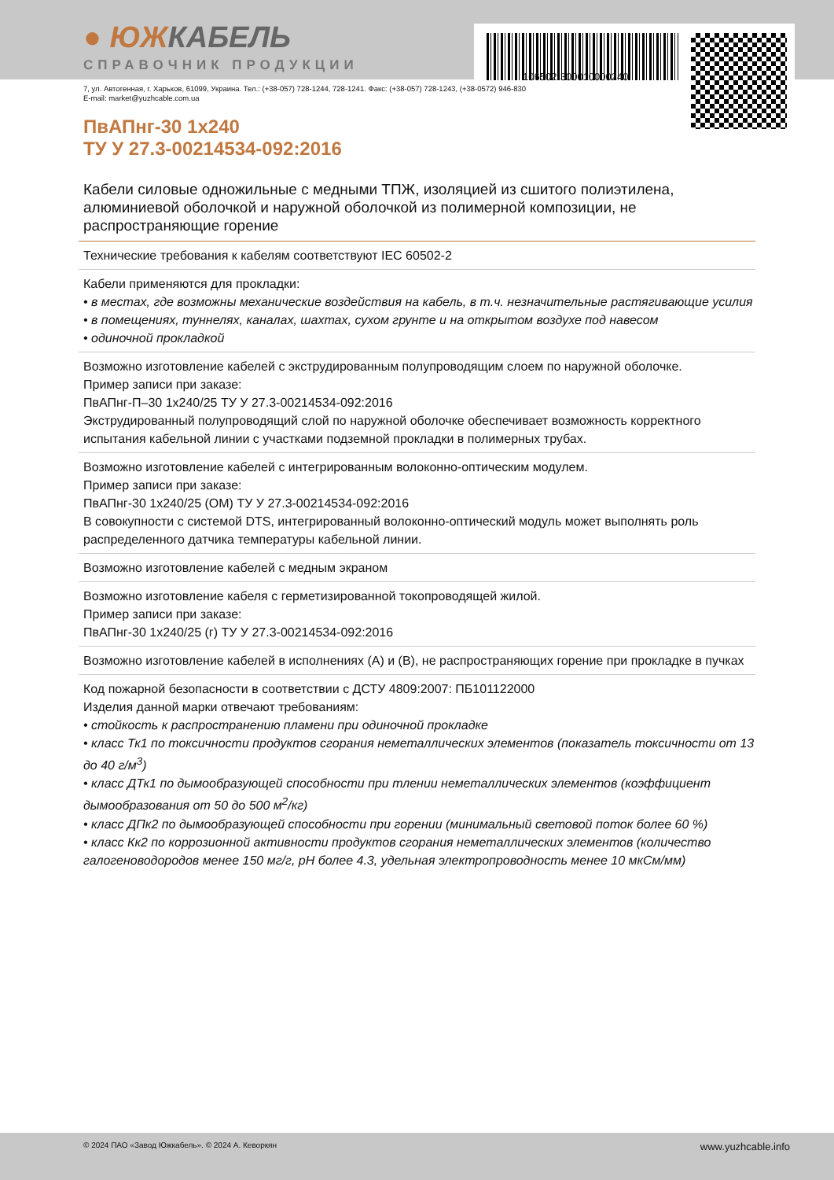106502-300010000240
● ЮЖКАБЕЛЬ
СПРАВОЧНИК ПРОДУКЦИИ
7, ул. Автогенная, г. Харьков, 61099, Украина. Тел.: (+38-057) 728-1244, 728-1241. Факс: (+38-057) 728-1243, (+38-0572) 946-830
E-mail: market@yuzhcable.com.ua
ПвАПнг-30 1x240
ТУ У 27.3-00214534-092:2016
Кабели силовые одножильные с медными ТПЖ, изоляцией из сшитого полиэтилена, алюминиевой оболочкой и наружной оболочкой из полимерной композиции, не распространяющие горение
Технические требования к кабелям соответствуют IEC 60502-2
Кабели применяются для прокладки:
• в местах, где возможны механические воздействия на кабель, в т.ч. незначительные растягивающие усилия
• в помещениях, туннелях, каналах, шахтах, сухом грунте и на открытом воздухе под навесом
• одиночной прокладкой
Возможно изготовление кабелей с экструдированным полупроводящим слоем по наружной оболочке.
Пример записи при заказе:
ПвАПнг-П–30 1x240/25 ТУ У 27.3-00214534-092:2016
Экструдированный полупроводящий слой по наружной оболочке обеспечивает возможность корректного испытания кабельной линии с участками подземной прокладки в полимерных трубах.
Возможно изготовление кабелей с интегрированным волоконно-оптическим модулем.
Пример записи при заказе:
ПвАПнг-30 1x240/25 (ОМ) ТУ У 27.3-00214534-092:2016
В совокупности с системой DTS, интегрированный волоконно-оптический модуль может выполнять роль распределенного датчика температуры кабельной линии.
Возможно изготовление кабелей с медным экраном
Возможно изготовление кабеля с герметизированной токопроводящей жилой.
Пример записи при заказе:
ПвАПнг-30 1x240/25 (г) ТУ У 27.3-00214534-092:2016
Возможно изготовление кабелей в исполнениях (А) и (В), не распространяющих горение при прокладке в пучках
Код пожарной безопасности в соответствии с ДСТУ 4809:2007: ПБ101122000
Изделия данной марки отвечают требованиям:
• стойкость к распространению пламени при одиночной прокладке
• класс Тк1 по токсичности продуктов сгорания неметаллических элементов (показатель токсичности от 13 до 40 г/м<sup>3</sup>)
• класс ДТк1 по дымообразующей способности при тлении неметаллических элементов (коэффициент дымообразования от 50 до 500 м<sup>2</sup>/кг)
• класс ДПк2 по дымообразующей способности при горении (минимальный световой поток более 60 %)
• класс Кк2 по коррозионной активности продуктов сгорания неметаллических элементов (количество галогеноводородов менее 150 мг/г, pH более 4.3, удельная электропроводность менее 10 мкСм/мм)
© 2024 ПАО «Завод Южкабель». © 2024 А. Кеворкян www.yuzhcable.info